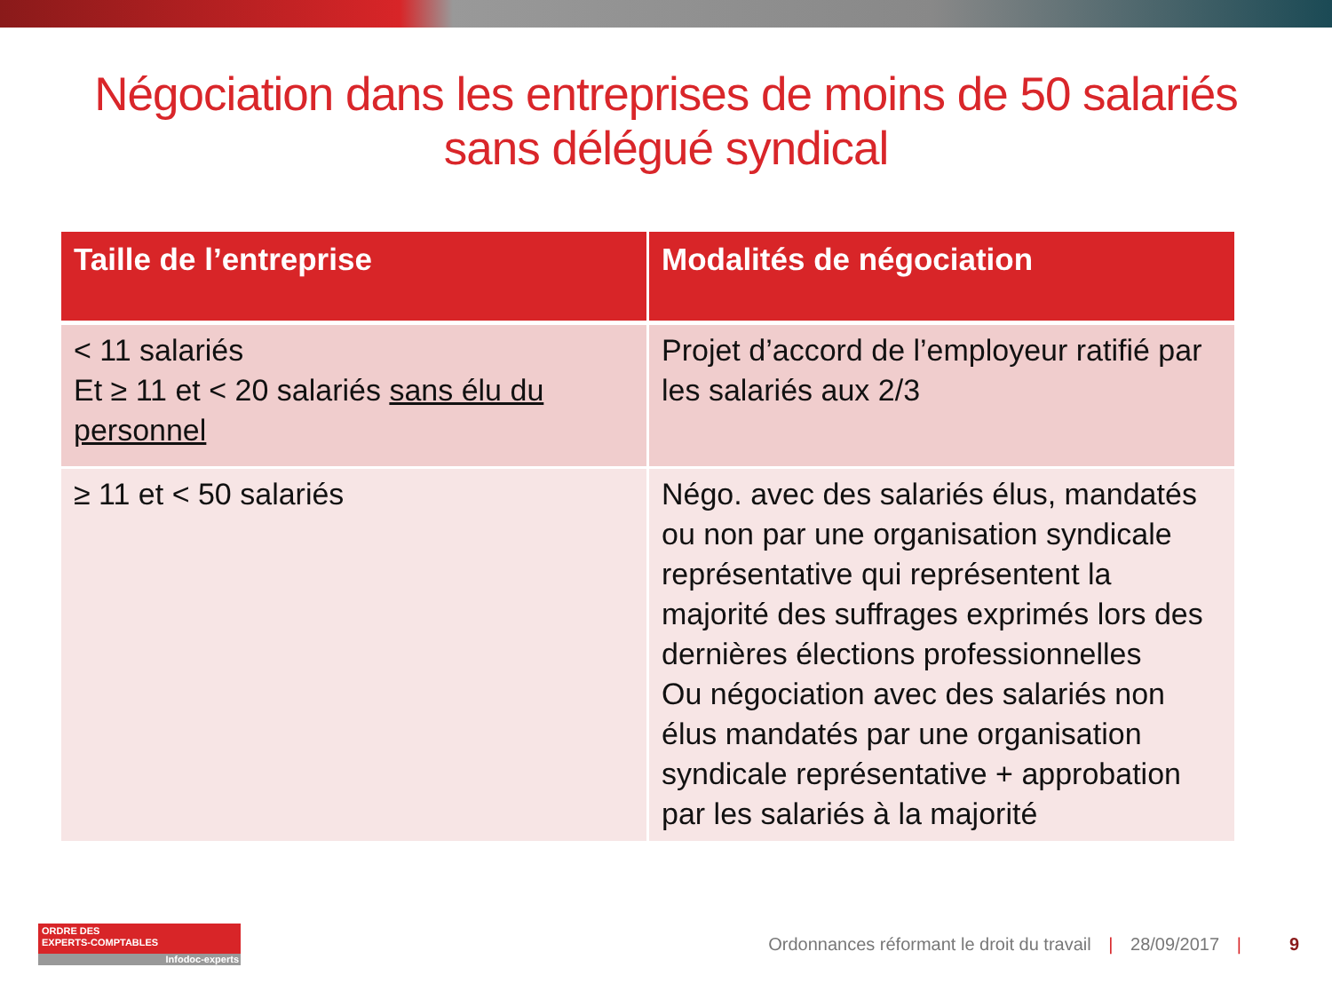Négociation dans les entreprises de moins de 50 salariés
sans délégué syndical
| Taille de l’entreprise | Modalités de négociation |
| --- | --- |
| < 11 salariés Et ≥ 11 et < 20 salariés sans élu du personnel | Projet d’accord de l’employeur ratifié par les salariés aux 2/3 |
| ≥ 11 et < 50 salariés | Négo. avec des salariés élus, mandatés ou non par une organisation syndicale représentative qui représentent la majorité des suffrages exprimés lors des dernières élections professionnelles Ou négociation avec des salariés non élus mandatés par une organisation syndicale représentative + approbation par les salariés à la majorité |
ORDRE DES
EXPERTS-COMPTABLES
Infodoc-experts
Ordonnances réformant le droit du travail | 28/09/2017 |
9